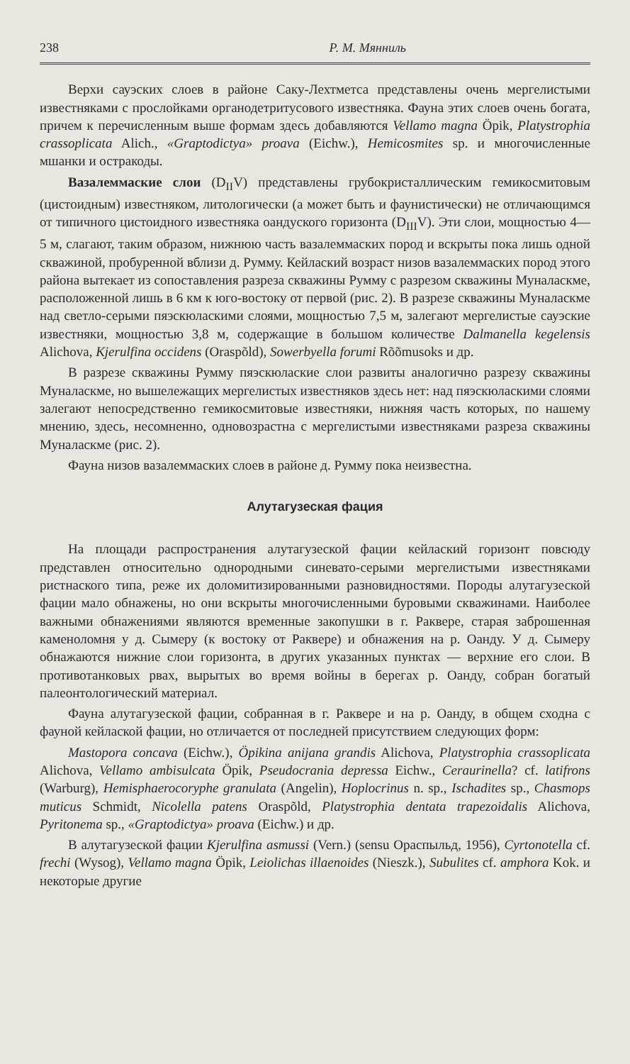238 Р. М. Мянниль
Верхи сауэских слоев в районе Саку-Лехтметса представлены очень мергелистыми известняками с прослойками органодетритусового известняка. Фауна этих слоев очень богата, причем к перечисленным выше формам здесь добавляются Vellamo magna Öpik, Platystrophia crassoplicata Alich., «Graptodictya» proava (Eichw.), Hemicosmites sp. и многочисленные мшанки и остракоды.
Вазалеммаские слои (D<sub>II</sub>V) представлены грубокристаллическим гемикосмитовым (цистоидным) известняком, литологически (а может быть и фаунистически) не отличающимся от типичного цистоидного известняка оандуского горизонта (D<sub>III</sub>V). Эти слои, мощностью 4—5 м, слагают, таким образом, нижнюю часть вазалеммаских пород и вскрыты пока лишь одной скважиной, пробуренной вблизи д. Румму. Кейлаский возраст низов вазалеммаских пород этого района вытекает из сопоставления разреза скважины Румму с разрезом скважины Муналаскме, расположенной лишь в 6 км к юго-востоку от первой (рис. 2). В разрезе скважины Муналаскме над светло-серыми пяэскюласкими слоями, мощностью 7,5 м, залегают мергелистые сауэские известняки, мощностью 3,8 м, содержащие в большом количестве Dalmanella kegelensis Alichova, Kjerulfina occidens (Oraspõld), Sowerbyella forumi Rõõmusoks и др.
В разрезе скважины Румму пяэскюлаские слои развиты аналогично разрезу скважины Муналаскме, но вышележащих мергелистых известняков здесь нет: над пяэскюласкими слоями залегают непосредственно гемикосмитовые известняки, нижняя часть которых, по нашему мнению, здесь, несомненно, одновозрастна с мергелистыми известняками разреза скважины Муналаскме (рис. 2).
Фауна низов вазалеммаских слоев в районе д. Румму пока неизвестна.
Алутагузеская фация
На площади распространения алутагузеской фации кейлаский горизонт повсюду представлен относительно однородными синевато-серыми мергелистыми известняками ристнаского типа, реже их доломитизированными разновидностями. Породы алутагузеской фации мало обнажены, но они вскрыты многочисленными буровыми скважинами. Наиболее важными обнажениями являются временные закопушки в г. Раквере, старая заброшенная каменоломня у д. Сымеру (к востоку от Раквере) и обнажения на р. Оанду. У д. Сымеру обнажаются нижние слои горизонта, в других указанных пунктах — верхние его слои. В противотанковых рвах, вырытых во время войны в берегах р. Оанду, собран богатый палеонтологический материал.
Фауна алутагузеской фации, собранная в г. Раквере и на р. Оанду, в общем сходна с фауной кейлаской фации, но отличается от последней присутствием следующих форм:
Mastopora concava (Eichw.), Öpikina anijana grandis Alichova, Platystrophia crassoplicata Alichova, Vellamo ambisulcata Öpik, Pseudocrania depressa Eichw., Ceraurinella? cf. latifrons (Warburg), Hemisphaerocoryphe granulata (Angelin), Hoplocrinus n. sp., Ischadites sp., Chasmops muticus Schmidt, Nicolella patens Oraspõld, Platystrophia dentata trapezoidalis Alichova, Pyritonema sp., «Graptodictya» proava (Eichw.) и др.
В алутагузеской фации Kjerulfina asmussi (Vern.) (sensu Ораспыльд, 1956), Cyrtonotella cf. frechi (Wysog), Vellamo magna Öpik, Leiolichas illaenoides (Nieszk.), Subulites cf. amphora Kok. и некоторые другие